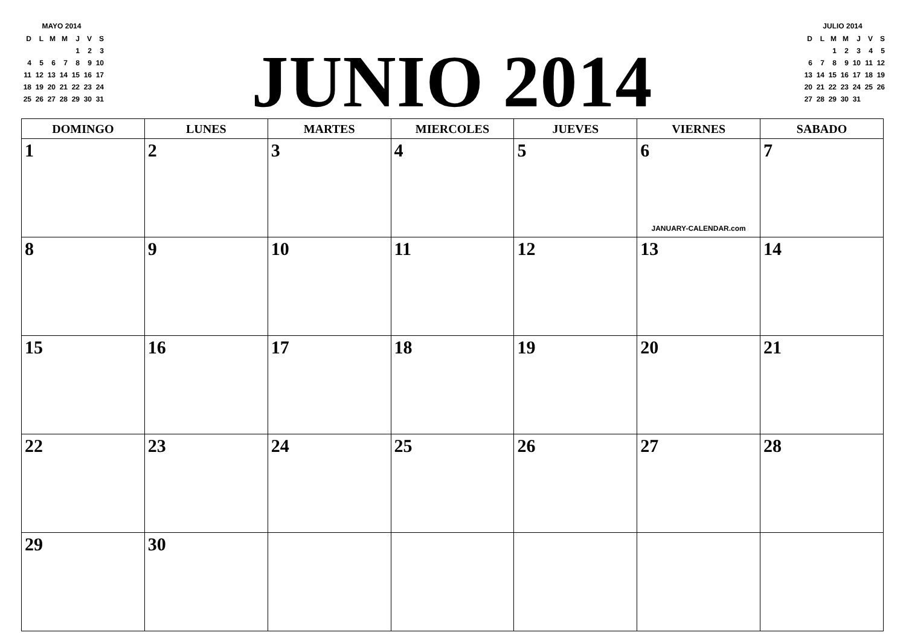MAYO 2014
| D | L | M | M | J | V | S |
| | | | | 1 | 2 | 3 |
| 4 | 5 | 6 | 7 | 8 | 9 | 10 |
| 11 | 12 | 13 | 14 | 15 | 16 | 17 |
| 18 | 19 | 20 | 21 | 22 | 23 | 24 |
| 25 | 26 | 27 | 28 | 29 | 30 | 31 |
JUNIO 2014
JULIO 2014
| D | L | M | M | J | V | S |
| | | 1 | 2 | 3 | 4 | 5 |
| 6 | 7 | 8 | 9 | 10 | 11 | 12 |
| 13 | 14 | 15 | 16 | 17 | 18 | 19 |
| 20 | 21 | 22 | 23 | 24 | 25 | 26 |
| 27 | 28 | 29 | 30 | 31 | | |
| DOMINGO | LUNES | MARTES | MIERCOLES | JUEVES | VIERNES | SABADO |
| --- | --- | --- | --- | --- | --- | --- |
| 1 | 2 | 3 | 4 | 5 | 6 JANUARY-CALENDAR.com | 7 |
| 8 | 9 | 10 | 11 | 12 | 13 | 14 |
| 15 | 16 | 17 | 18 | 19 | 20 | 21 |
| 22 | 23 | 24 | 25 | 26 | 27 | 28 |
| 29 | 30 | | | | | |